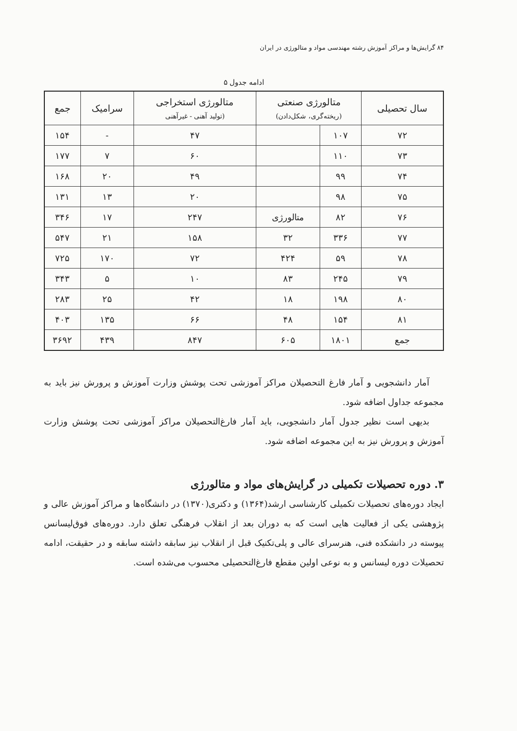۸۴ گرایش‌ها و مراکز آموزش رشته مهندسی مواد و متالورژی در ایران
ادامه جدول ۵
| سال تحصیلی | متالورژی صنعتی (ریخته‌گری، شکل‌دادن) | | متالورژی استخراجی (تولید آهنی - غیرآهنی | سرامیک | جمع |
| --- | --- | --- | --- | --- | --- |
| ۷۲ | ۱۰۷ | | ۴۷ | - | ۱۵۴ |
| ۷۳ | ۱۱۰ | | ۶۰ | ۷ | ۱۷۷ |
| ۷۴ | ۹۹ | | ۴۹ | ۲۰ | ۱۶۸ |
| ۷۵ | ۹۸ | | ۲۰ | ۱۳ | ۱۳۱ |
| ۷۶ | ۸۲ | متالورژی | ۲۴۷ | ۱۷ | ۳۴۶ |
| ۷۷ | ۳۳۶ | ۳۲ | ۱۵۸ | ۲۱ | ۵۴۷ |
| ۷۸ | ۵۹ | ۴۲۴ | ۷۲ | ۱۷۰ | ۷۲۵ |
| ۷۹ | ۲۴۵ | ۸۳ | ۱۰ | ۵ | ۳۴۳ |
| ۸۰ | ۱۹۸ | ۱۸ | ۴۲ | ۲۵ | ۲۸۳ |
| ۸۱ | ۱۵۴ | ۴۸ | ۶۶ | ۱۳۵ | ۴۰۳ |
| جمع | ۱۸۰۱ | ۶۰۵ | ۸۴۷ | ۴۳۹ | ۳۶۹۲ |
آمار دانشجویی و آمار فارغ التحصیلان مراکز آموزشی تحت پوشش وزارت آموزش و پرورش نیز باید به مجموعه جداول اضافه شود.
بدیهی است نظیر جدول آمار دانشجویی، باید آمار فارغ‌التحصیلان مراکز آموزشی تحت پوشش وزارت آموزش و پرورش نیز به این مجموعه اضافه شود.
۳. دوره تحصیلات تکمیلی در گرایش‌های مواد و متالورژی
ایجاد دوره‌های تحصیلات تکمیلی کارشناسی ارشد(۱۳۶۴) و دکتری(۱۳۷۰) در دانشگاه‌ها و مراکز آموزش عالی و پژوهشی یکی از فعالیت هایی است که به دوران بعد از انقلاب فرهنگی تعلق دارد. دوره‌های فوق‌لیسانس پیوسته در دانشکده فنی، هنرسرای عالی و پلی‌تکنیک قبل از انقلاب نیز سابقه داشته سابقه و در حقیقت، ادامه تحصیلات دوره لیسانس و به نوعی اولین مقطع فارغ‌التحصیلی محسوب می‌شده است.